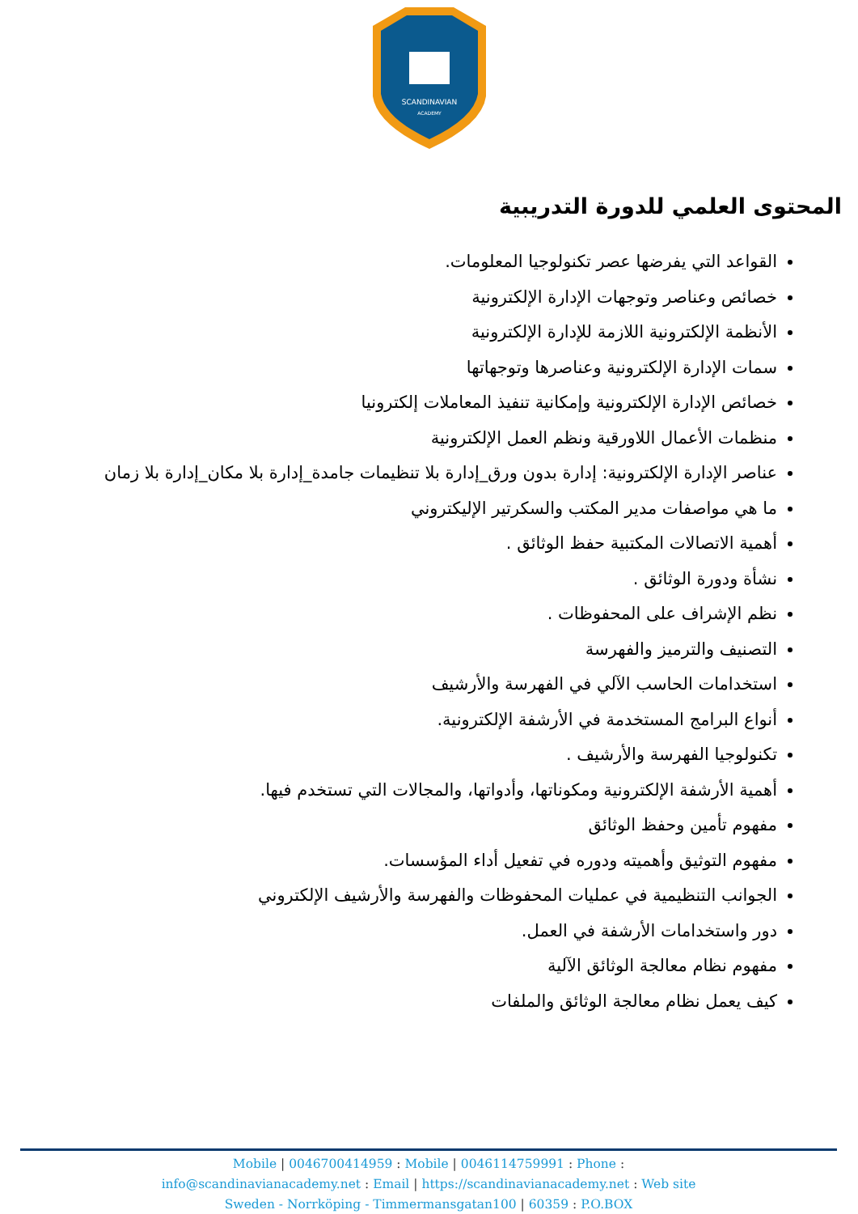SCANDINAVIAN
ACADEMY
المحتوى العلمي للدورة التدريبية
القواعد التي يفرضها عصر تكنولوجيا المعلومات.
خصائص وعناصر وتوجهات الإدارة الإلكترونية
الأنظمة الإلكترونية اللازمة للإدارة الإلكترونية
سمات الإدارة الإلكترونية وعناصرها وتوجهاتها
خصائص الإدارة الإلكترونية وإمكانية تنفيذ المعاملات إلكترونيا
منظمات الأعمال اللاورقية ونظم العمل الإلكترونية
عناصر الإدارة الإلكترونية: إدارة بدون ورق_إدارة بلا تنظيمات جامدة_إدارة بلا مكان_إدارة بلا زمان
ما هي مواصفات مدير المكتب والسكرتير الإليكتروني
أهمية الاتصالات المكتبية حفظ الوثائق .
نشأة ودورة الوثائق .
نظم الإشراف على المحفوظات .
التصنيف والترميز والفهرسة
استخدامات الحاسب الآلي في الفهرسة والأرشيف
أنواع البرامج المستخدمة في الأرشفة الإلكترونية.
تكنولوجيا الفهرسة والأرشيف .
أهمية الأرشفة الإلكترونية ومكوناتها، وأدواتها، والمجالات التي تستخدم فيها.
مفهوم تأمين وحفظ الوثائق
مفهوم التوثيق وأهميته ودوره في تفعيل أداء المؤسسات.
الجوانب التنظيمية في عمليات المحفوظات والفهرسة والأرشيف الإلكتروني
دور واستخدامات الأرشفة في العمل.
مفهوم نظام معالجة الوثائق الآلية
كيف يعمل نظام معالجة الوثائق والملفات
Mobile | 0046700414959 : Mobile | 0046114759991 : Phone :
info@scandinavianacademy.net : Email | https://scandinavianacademy.net : Web site
Sweden - Norrköping - Timmermansgatan100 | 60359 : P.O.BOX